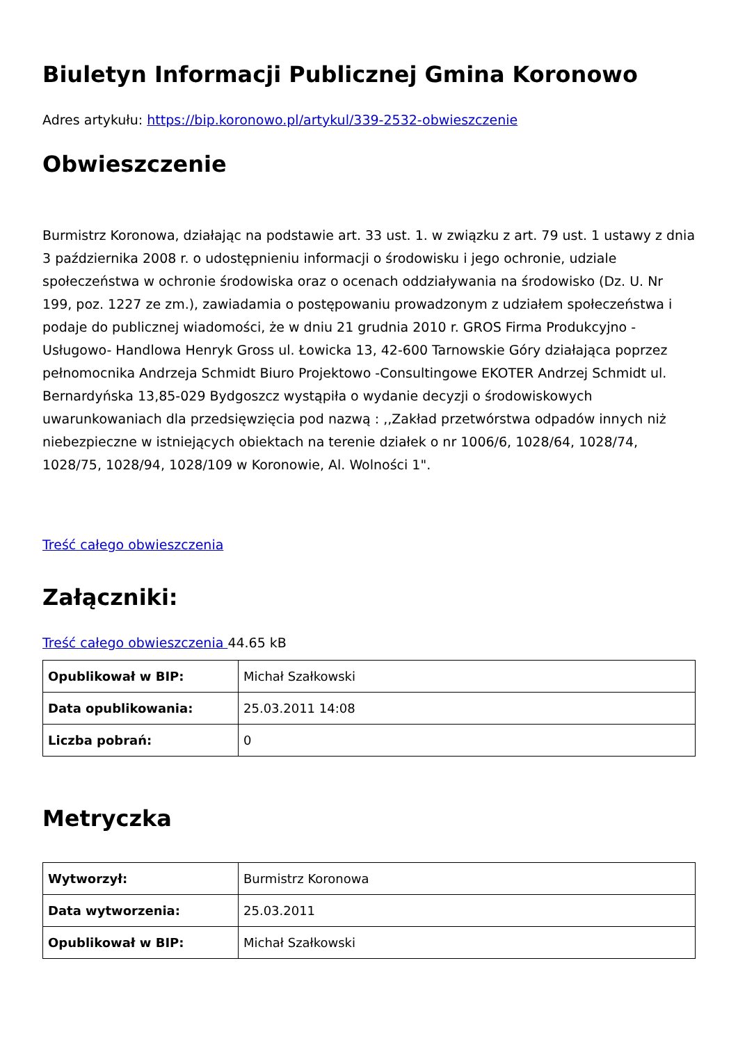Biuletyn Informacji Publicznej Gmina Koronowo
Adres artykułu: https://bip.koronowo.pl/artykul/339-2532-obwieszczenie
Obwieszczenie
Burmistrz Koronowa, działając na podstawie art. 33 ust. 1. w związku z art. 79 ust. 1 ustawy z dnia 3 października 2008 r. o udostępnieniu informacji o środowisku i jego ochronie, udziale społeczeństwa w ochronie środowiska oraz o ocenach oddziaływania na środowisko (Dz. U. Nr 199, poz. 1227 ze zm.), zawiadamia o postępowaniu prowadzonym z udziałem społeczeństwa i podaje do publicznej wiadomości, że w dniu 21 grudnia 2010 r. GROS Firma Produkcyjno -Usługowo- Handlowa Henryk Gross ul. Łowicka 13, 42-600 Tarnowskie Góry działająca poprzez pełnomocnika Andrzeja Schmidt Biuro Projektowo -Consultingowe EKOTER Andrzej Schmidt ul. Bernardyńska 13,85-029 Bydgoszcz wystąpiła o wydanie decyzji o środowiskowych uwarunkowaniach dla przedsięwzięcia pod nazwą : ,,Zakład przetwórstwa odpadów innych niż niebezpieczne w istniejących obiektach na terenie działek o nr 1006/6, 1028/64, 1028/74, 1028/75, 1028/94, 1028/109 w Koronowie, Al. Wolności 1".
Treść całego obwieszczenia
Załączniki:
Treść całego obwieszczenia 44.65 kB
| Opublikował w BIP: | Michał Szałkowski |
| Data opublikowania: | 25.03.2011 14:08 |
| Liczba pobrań: | 0 |
Metryczka
| Wytworzył: | Burmistrz Koronowa |
| Data wytworzenia: | 25.03.2011 |
| Opublikował w BIP: | Michał Szałkowski |